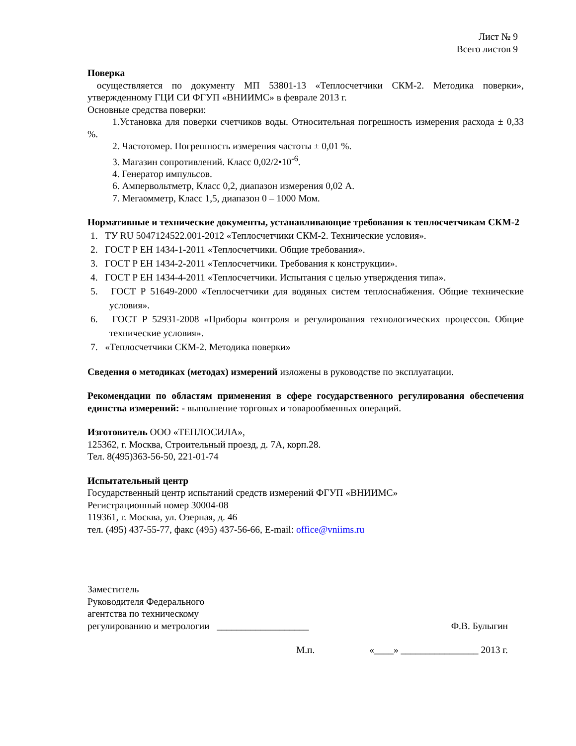Лист № 9
Всего листов 9
Поверка
осуществляется по документу МП 53801-13 «Теплосчетчики СКМ-2. Методика поверки», утвержденному ГЦИ СИ ФГУП «ВНИИМС» в феврале 2013 г.
Основные средства поверки:
1.Установка для поверки счетчиков воды. Относительная погрешность измерения расхода ± 0,33 %.
2. Частотомер. Погрешность измерения частоты ± 0,01 %.
3. Магазин сопротивлений. Класс 0,02/2•10<sup>-6</sup>.
4. Генератор импульсов.
6. Ампервольтметр, Класс 0,2, диапазон измерения 0,02 А.
7. Мегаомметр, Класс 1,5, диапазон 0 – 1000 Мом.
Нормативные и технические документы, устанавливающие требования к теплосчетчикам СКМ-2
1. ТУ RU 5047124522.001-2012 «Теплосчетчики СКМ-2. Технические условия».
2. ГОСТ Р ЕН 1434-1-2011 «Теплосчетчики. Общие требования».
3. ГОСТ Р ЕН 1434-2-2011 «Теплосчетчики. Требования к конструкции».
4. ГОСТ Р ЕН 1434-4-2011 «Теплосчетчики. Испытания с целью утверждения типа».
5. ГОСТ Р 51649-2000 «Теплосчетчики для водяных систем теплоснабжения. Общие технические условия».
6. ГОСТ Р 52931-2008 «Приборы контроля и регулирования технологических процессов. Общие технические условия».
7. «Теплосчетчики СКМ-2. Методика поверки»
Сведения о методиках (методах) измерений изложены в руководстве по эксплуатации.
Рекомендации по областям применения в сфере государственного регулирования обеспечения единства измерений: - выполнение торговых и товарообменных операций.
Изготовитель ООО «ТЕПЛОСИЛА»,
125362, г. Москва, Строительный проезд, д. 7А, корп.28.
Тел. 8(495)363-56-50, 221-01-74
Испытательный центр
Государственный центр испытаний средств измерений ФГУП «ВНИИМС»
Регистрационный номер 30004-08
119361, г. Москва, ул. Озерная, д. 46
тел. (495) 437-55-77, факс (495) 437-56-66, E-mail: office@vniims.ru
Заместитель
Руководителя Федерального
агентства по техническому
регулированию и метрологии ___________________ Ф.В. Булыгин
М.п. «____» ________________ 2013 г.